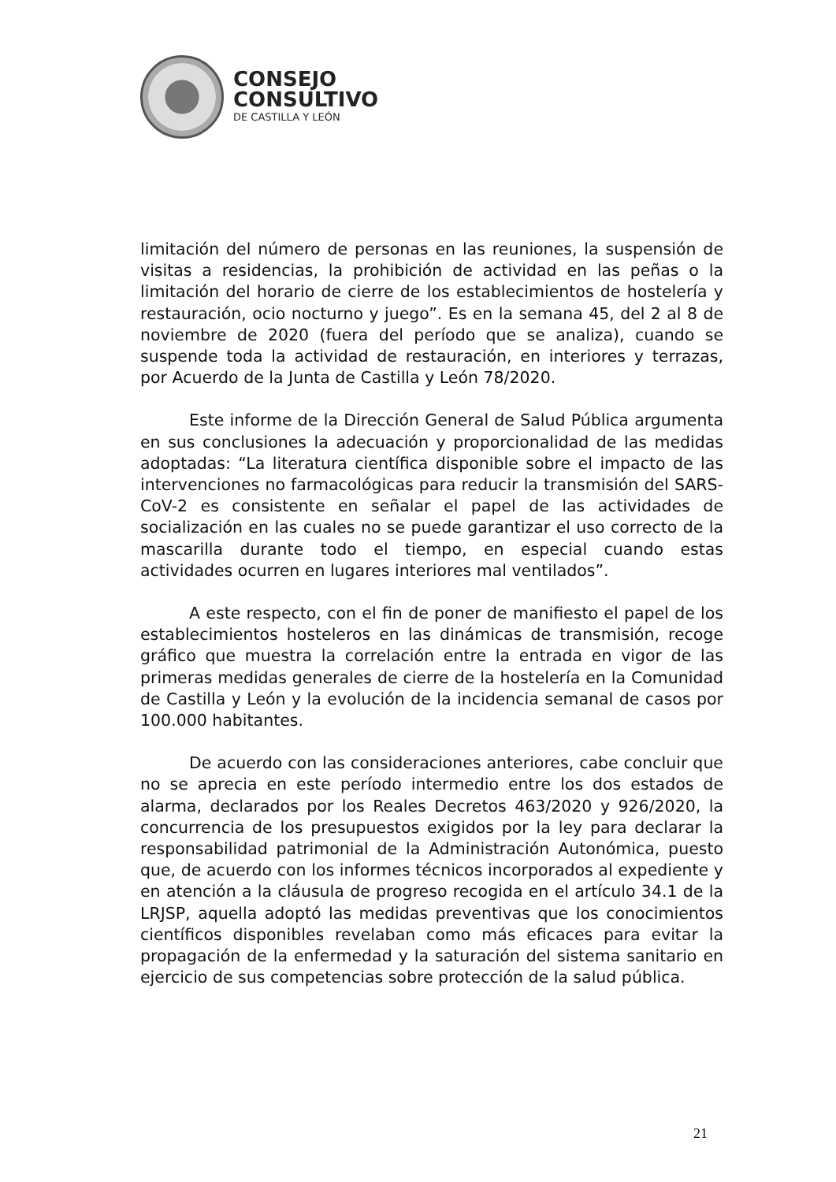CONSEJO
CONSULTIVO
DE CASTILLA Y LEÓN
limitación del número de personas en las reuniones, la suspensión de visitas a residencias, la prohibición de actividad en las peñas o la limitación del horario de cierre de los establecimientos de hostelería y restauración, ocio nocturno y juego”. Es en la semana 45, del 2 al 8 de noviembre de 2020 (fuera del período que se analiza), cuando se suspende toda la actividad de restauración, en interiores y terrazas, por Acuerdo de la Junta de Castilla y León 78/2020.
Este informe de la Dirección General de Salud Pública argumenta en sus conclusiones la adecuación y proporcionalidad de las medidas adoptadas: “La literatura científica disponible sobre el impacto de las intervenciones no farmacológicas para reducir la transmisión del SARS-CoV-2 es consistente en señalar el papel de las actividades de socialización en las cuales no se puede garantizar el uso correcto de la mascarilla durante todo el tiempo, en especial cuando estas actividades ocurren en lugares interiores mal ventilados”.
A este respecto, con el fin de poner de manifiesto el papel de los establecimientos hosteleros en las dinámicas de transmisión, recoge gráfico que muestra la correlación entre la entrada en vigor de las primeras medidas generales de cierre de la hostelería en la Comunidad de Castilla y León y la evolución de la incidencia semanal de casos por 100.000 habitantes.
De acuerdo con las consideraciones anteriores, cabe concluir que no se aprecia en este período intermedio entre los dos estados de alarma, declarados por los Reales Decretos 463/2020 y 926/2020, la concurrencia de los presupuestos exigidos por la ley para declarar la responsabilidad patrimonial de la Administración Autonómica, puesto que, de acuerdo con los informes técnicos incorporados al expediente y en atención a la cláusula de progreso recogida en el artículo 34.1 de la LRJSP, aquella adoptó las medidas preventivas que los conocimientos científicos disponibles revelaban como más eficaces para evitar la propagación de la enfermedad y la saturación del sistema sanitario en ejercicio de sus competencias sobre protección de la salud pública.
21